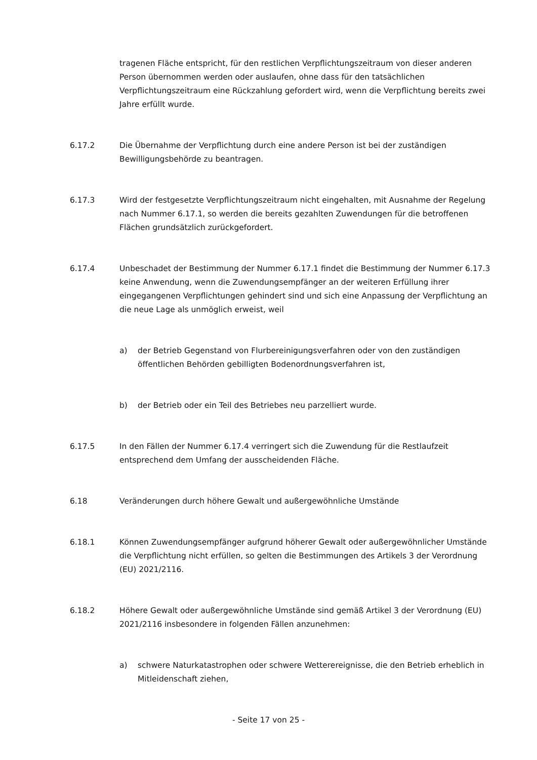tragenen Fläche entspricht, für den restlichen Verpflichtungszeitraum von dieser anderen Person übernommen werden oder auslaufen, ohne dass für den tatsächlichen Verpflichtungszeitraum eine Rückzahlung gefordert wird, wenn die Verpflichtung bereits zwei Jahre erfüllt wurde.
6.17.2 Die Übernahme der Verpflichtung durch eine andere Person ist bei der zuständigen Bewilligungsbehörde zu beantragen.
6.17.3 Wird der festgesetzte Verpflichtungszeitraum nicht eingehalten, mit Ausnahme der Regelung nach Nummer 6.17.1, so werden die bereits gezahlten Zuwendungen für die betroffenen Flächen grundsätzlich zurückgefordert.
6.17.4 Unbeschadet der Bestimmung der Nummer 6.17.1 findet die Bestimmung der Nummer 6.17.3 keine Anwendung, wenn die Zuwendungsempfänger an der weiteren Erfüllung ihrer eingegangenen Verpflichtungen gehindert sind und sich eine Anpassung der Verpflichtung an die neue Lage als unmöglich erweist, weil
a) der Betrieb Gegenstand von Flurbereinigungsverfahren oder von den zuständigen öffentlichen Behörden gebilligten Bodenordnungsverfahren ist,
b) der Betrieb oder ein Teil des Betriebes neu parzelliert wurde.
6.17.5 In den Fällen der Nummer 6.17.4 verringert sich die Zuwendung für die Restlaufzeit entsprechend dem Umfang der ausscheidenden Fläche.
6.18 Veränderungen durch höhere Gewalt und außergewöhnliche Umstände
6.18.1 Können Zuwendungsempfänger aufgrund höherer Gewalt oder außergewöhnlicher Umstände die Verpflichtung nicht erfüllen, so gelten die Bestimmungen des Artikels 3 der Verordnung (EU) 2021/2116.
6.18.2 Höhere Gewalt oder außergewöhnliche Umstände sind gemäß Artikel 3 der Verordnung (EU) 2021/2116 insbesondere in folgenden Fällen anzunehmen:
a) schwere Naturkatastrophen oder schwere Wetterereignisse, die den Betrieb erheblich in Mitleidenschaft ziehen,
- Seite 17 von 25 -